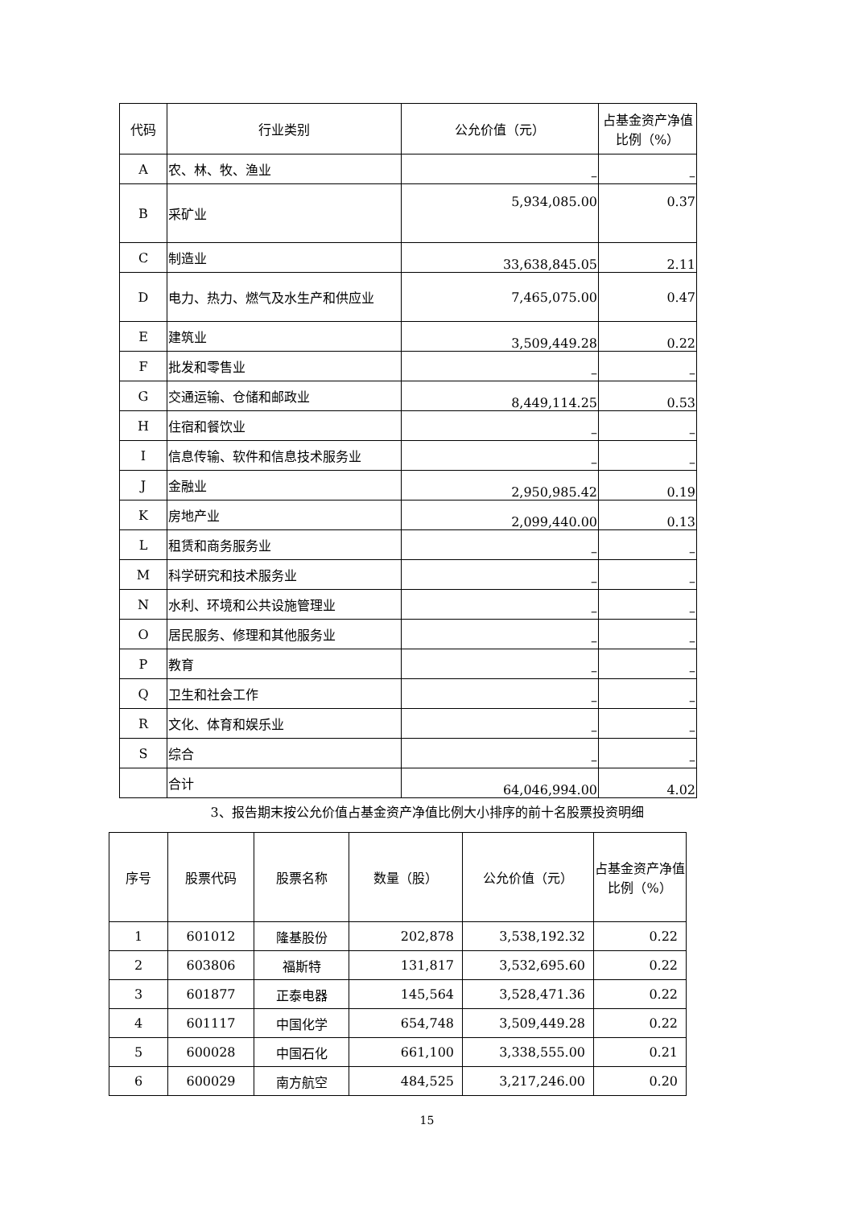| 代码 | 行业类别 | 公允价值（元） | 占基金资产净值比例（%） |
| --- | --- | --- | --- |
| A | 农、林、牧、渔业 | – | – |
| B | 采矿业 | 5,934,085.00 | 0.37 |
| C | 制造业 | 33,638,845.05 | 2.11 |
| D | 电力、热力、燃气及水生产和供应业 | 7,465,075.00 | 0.47 |
| E | 建筑业 | 3,509,449.28 | 0.22 |
| F | 批发和零售业 | – | – |
| G | 交通运输、仓储和邮政业 | 8,449,114.25 | 0.53 |
| H | 住宿和餐饮业 | – | – |
| I | 信息传输、软件和信息技术服务业 | – | – |
| J | 金融业 | 2,950,985.42 | 0.19 |
| K | 房地产业 | 2,099,440.00 | 0.13 |
| L | 租赁和商务服务业 | – | – |
| M | 科学研究和技术服务业 | – | – |
| N | 水利、环境和公共设施管理业 | – | – |
| O | 居民服务、修理和其他服务业 | – | – |
| P | 教育 | – | – |
| Q | 卫生和社会工作 | – | – |
| R | 文化、体育和娱乐业 | – | – |
| S | 综合 | – | – |
| | 合计 | 64,046,994.00 | 4.02 |
3、报告期末按公允价值占基金资产净值比例大小排序的前十名股票投资明细
| 序号 | 股票代码 | 股票名称 | 数量（股） | 公允价值（元） | 占基金资产净值比例（%） |
| --- | --- | --- | --- | --- | --- |
| 1 | 601012 | 隆基股份 | 202,878 | 3,538,192.32 | 0.22 |
| 2 | 603806 | 福斯特 | 131,817 | 3,532,695.60 | 0.22 |
| 3 | 601877 | 正泰电器 | 145,564 | 3,528,471.36 | 0.22 |
| 4 | 601117 | 中国化学 | 654,748 | 3,509,449.28 | 0.22 |
| 5 | 600028 | 中国石化 | 661,100 | 3,338,555.00 | 0.21 |
| 6 | 600029 | 南方航空 | 484,525 | 3,217,246.00 | 0.20 |
15